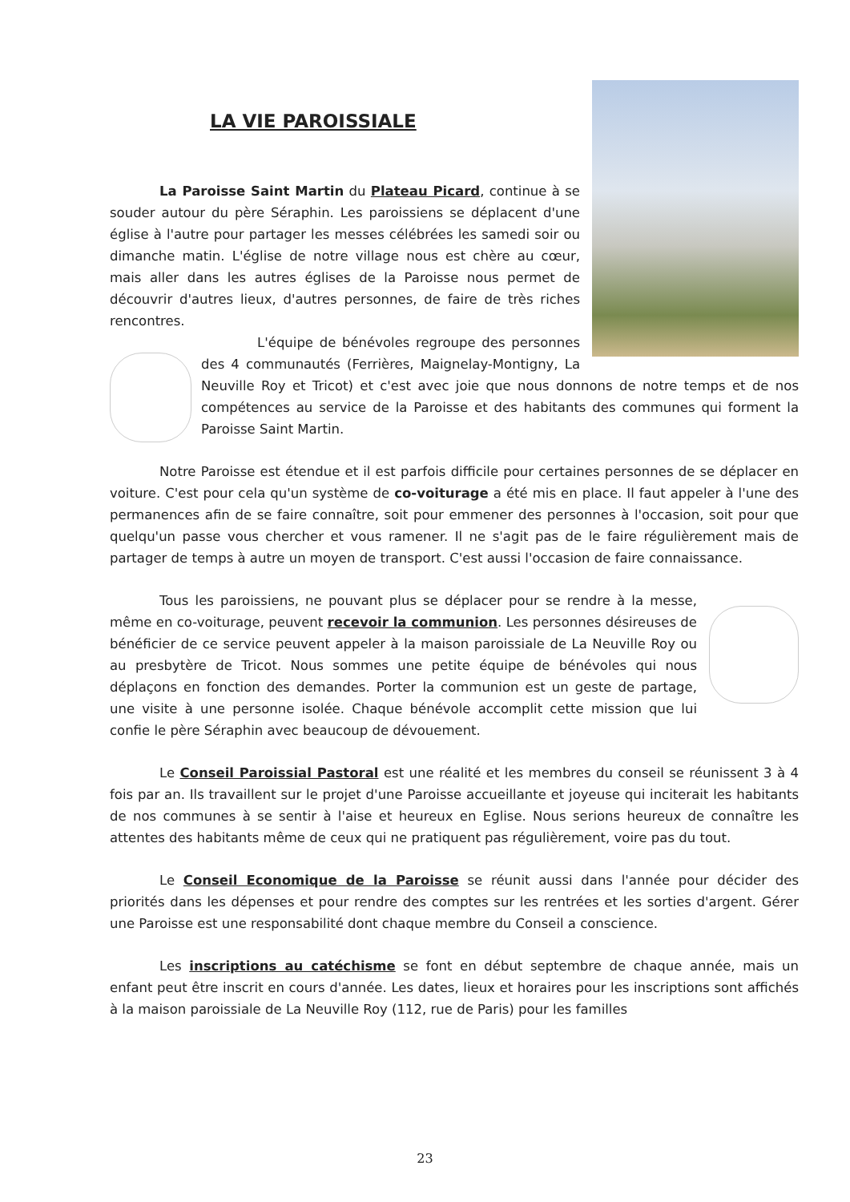LA VIE PAROISSIALE
La Paroisse Saint Martin du Plateau Picard, continue à se souder autour du père Séraphin. Les paroissiens se déplacent d'une église à l'autre pour partager les messes célébrées les samedi soir ou dimanche matin. L'église de notre village nous est chère au cœur, mais aller dans les autres églises de la Paroisse nous permet de découvrir d'autres lieux, d'autres personnes, de faire de très riches rencontres.
L'équipe de bénévoles regroupe des personnes des 4 communautés (Ferrières, Maignelay-Montigny, La Neuville Roy et Tricot) et c'est avec joie que nous donnons de notre temps et de nos compétences au service de la Paroisse et des habitants des communes qui forment la Paroisse Saint Martin.
Notre Paroisse est étendue et il est parfois difficile pour certaines personnes de se déplacer en voiture. C'est pour cela qu'un système de co-voiturage a été mis en place. Il faut appeler à l'une des permanences afin de se faire connaître, soit pour emmener des personnes à l'occasion, soit pour que quelqu'un passe vous chercher et vous ramener. Il ne s'agit pas de le faire régulièrement mais de partager de temps à autre un moyen de transport. C'est aussi l'occasion de faire connaissance.
Tous les paroissiens, ne pouvant plus se déplacer pour se rendre à la messe, même en co-voiturage, peuvent recevoir la communion. Les personnes désireuses de bénéficier de ce service peuvent appeler à la maison paroissiale de La Neuville Roy ou au presbytère de Tricot. Nous sommes une petite équipe de bénévoles qui nous déplaçons en fonction des demandes. Porter la communion est un geste de partage, une visite à une personne isolée. Chaque bénévole accomplit cette mission que lui confie le père Séraphin avec beaucoup de dévouement.
Le Conseil Paroissial Pastoral est une réalité et les membres du conseil se réunissent 3 à 4 fois par an. Ils travaillent sur le projet d'une Paroisse accueillante et joyeuse qui inciterait les habitants de nos communes à se sentir à l'aise et heureux en Eglise. Nous serions heureux de connaître les attentes des habitants même de ceux qui ne pratiquent pas régulièrement, voire pas du tout.
Le Conseil Economique de la Paroisse se réunit aussi dans l'année pour décider des priorités dans les dépenses et pour rendre des comptes sur les rentrées et les sorties d'argent. Gérer une Paroisse est une responsabilité dont chaque membre du Conseil a conscience.
Les inscriptions au catéchisme se font en début septembre de chaque année, mais un enfant peut être inscrit en cours d'année. Les dates, lieux et horaires pour les inscriptions sont affichés à la maison paroissiale de La Neuville Roy (112, rue de Paris) pour les familles
23